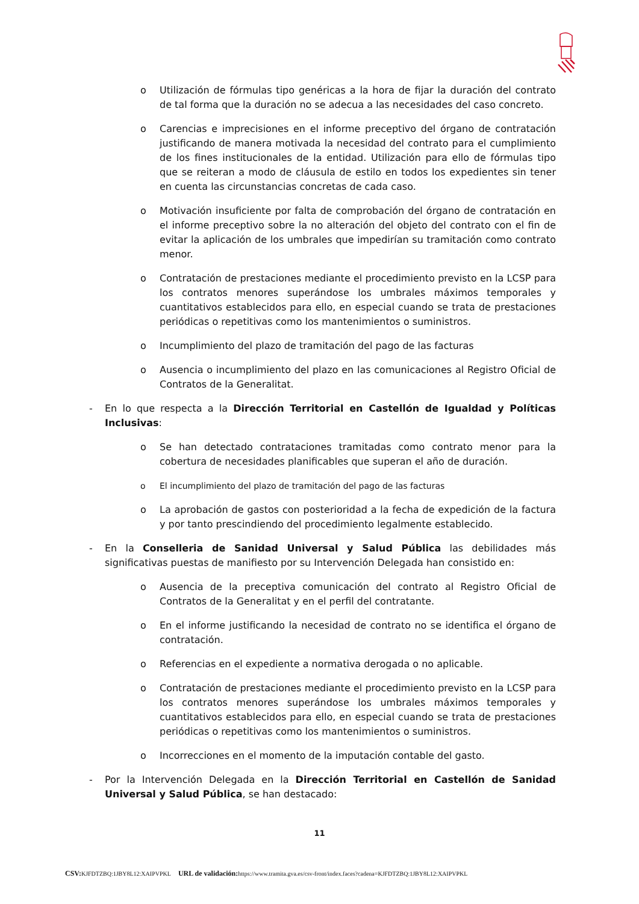o Utilización de fórmulas tipo genéricas a la hora de fijar la duración del contrato de tal forma que la duración no se adecua a las necesidades del caso concreto.
o Carencias e imprecisiones en el informe preceptivo del órgano de contratación justificando de manera motivada la necesidad del contrato para el cumplimiento de los fines institucionales de la entidad. Utilización para ello de fórmulas tipo que se reiteran a modo de cláusula de estilo en todos los expedientes sin tener en cuenta las circunstancias concretas de cada caso.
o Motivación insuficiente por falta de comprobación del órgano de contratación en el informe preceptivo sobre la no alteración del objeto del contrato con el fin de evitar la aplicación de los umbrales que impedirían su tramitación como contrato menor.
o Contratación de prestaciones mediante el procedimiento previsto en la LCSP para los contratos menores superándose los umbrales máximos temporales y cuantitativos establecidos para ello, en especial cuando se trata de prestaciones periódicas o repetitivas como los mantenimientos o suministros.
o Incumplimiento del plazo de tramitación del pago de las facturas
o Ausencia o incumplimiento del plazo en las comunicaciones al Registro Oficial de Contratos de la Generalitat.
- En lo que respecta a la Dirección Territorial en Castellón de Igualdad y Políticas Inclusivas:
o Se han detectado contrataciones tramitadas como contrato menor para la cobertura de necesidades planificables que superan el año de duración.
o El incumplimiento del plazo de tramitación del pago de las facturas
o La aprobación de gastos con posterioridad a la fecha de expedición de la factura y por tanto prescindiendo del procedimiento legalmente establecido.
- En la Conselleria de Sanidad Universal y Salud Pública las debilidades más significativas puestas de manifiesto por su Intervención Delegada han consistido en:
o Ausencia de la preceptiva comunicación del contrato al Registro Oficial de Contratos de la Generalitat y en el perfil del contratante.
o En el informe justificando la necesidad de contrato no se identifica el órgano de contratación.
o Referencias en el expediente a normativa derogada o no aplicable.
o Contratación de prestaciones mediante el procedimiento previsto en la LCSP para los contratos menores superándose los umbrales máximos temporales y cuantitativos establecidos para ello, en especial cuando se trata de prestaciones periódicas o repetitivas como los mantenimientos o suministros.
o Incorrecciones en el momento de la imputación contable del gasto.
- Por la Intervención Delegada en la Dirección Territorial en Castellón de Sanidad Universal y Salud Pública, se han destacado:
11
CSV: KJFDTZBQ:1JBY8L12:XAIPVPKL URL de validación: https://www.tramita.gva.es/csv-front/index.faces?cadena=KJFDTZBQ:1JBY8L12:XAIPVPKL